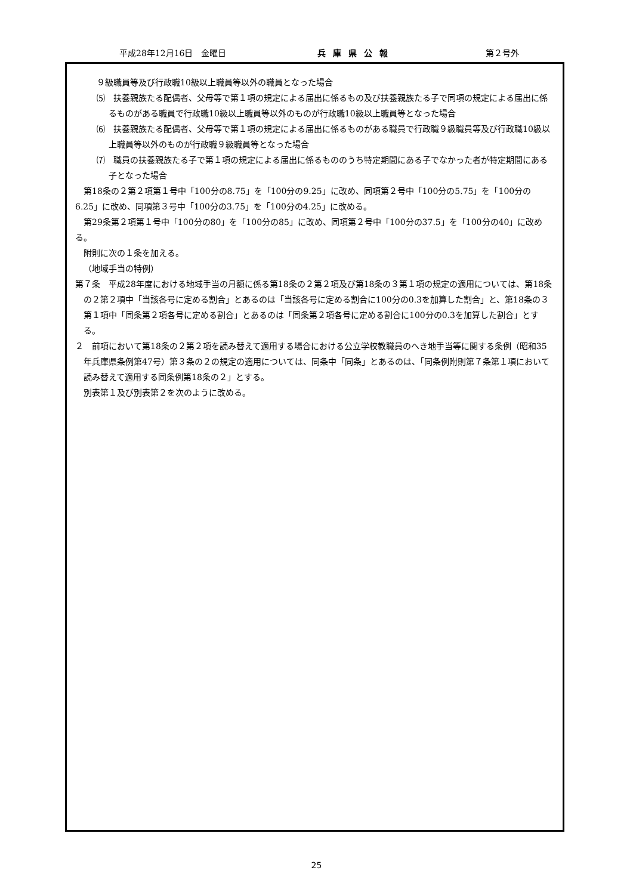平成28年12月16日　金曜日 兵庫県公報 第２号外
９級職員等及び行政職10級以上職員等以外の職員となった場合
⑸　扶養親族たる配偶者、父母等で第１項の規定による届出に係るもの及び扶養親族たる子で同項の規定による届出に係るものがある職員で行政職10級以上職員等以外のものが行政職10級以上職員等となった場合
⑹　扶養親族たる配偶者、父母等で第１項の規定による届出に係るものがある職員で行政職９級職員等及び行政職10級以上職員等以外のものが行政職９級職員等となった場合
⑺　職員の扶養親族たる子で第１項の規定による届出に係るもののうち特定期間にある子でなかった者が特定期間にある子となった場合
第18条の２第２項第１号中「100分の8.75」を「100分の9.25」に改め、同項第２号中「100分の5.75」を「100分の6.25」に改め、同項第３号中「100分の3.75」を「100分の4.25」に改める。
第29条第２項第１号中「100分の80」を「100分の85」に改め、同項第２号中「100分の37.5」を「100分の40」に改める。
附則に次の１条を加える。
（地域手当の特例）
第７条　平成28年度における地域手当の月額に係る第18条の２第２項及び第18条の３第１項の規定の適用については、第18条の２第２項中「当該各号に定める割合」とあるのは「当該各号に定める割合に100分の0.3を加算した割合」と、第18条の３第１項中「同条第２項各号に定める割合」とあるのは「同条第２項各号に定める割合に100分の0.3を加算した割合」とする。
２　前項において第18条の２第２項を読み替えて適用する場合における公立学校教職員のへき地手当等に関する条例（昭和35年兵庫県条例第47号）第３条の２の規定の適用については、同条中「同条」とあるのは、「同条例附則第７条第１項において読み替えて適用する同条例第18条の２」とする。
別表第１及び別表第２を次のように改める。
25